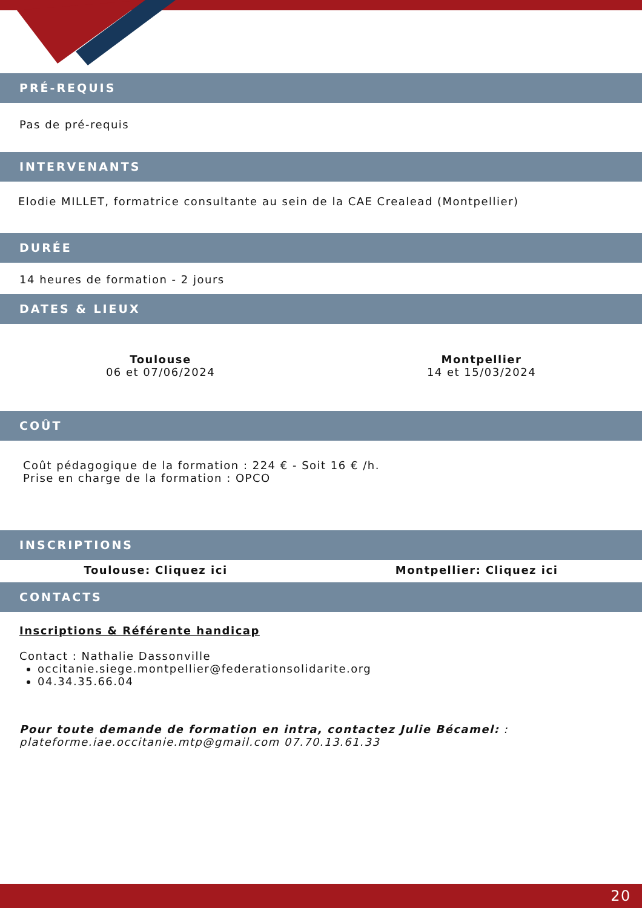PRÉ-REQUIS
Pas de pré-requis
INTERVENANTS
Elodie MILLET, formatrice consultante au sein de la CAE Crealead (Montpellier)
DURÉE
14 heures de formation - 2 jours
DATES & LIEUX
Toulouse
06 et 07/06/2024
Montpellier
14 et 15/03/2024
COÛT
Coût pédagogique de la formation : 224 € - Soit 16 € /h.
Prise en charge de la formation : OPCO
INSCRIPTIONS
Toulouse: Cliquez ici Montpellier: Cliquez ici
CONTACTS
Inscriptions & Référente handicap
Contact : Nathalie Dassonville
occitanie.siege.montpellier@federationsolidarite.org
04.34.35.66.04
Pour toute demande de formation en intra, contactez Julie Bécamel: :
plateforme.iae.occitanie.mtp@gmail.com 07.70.13.61.33
20